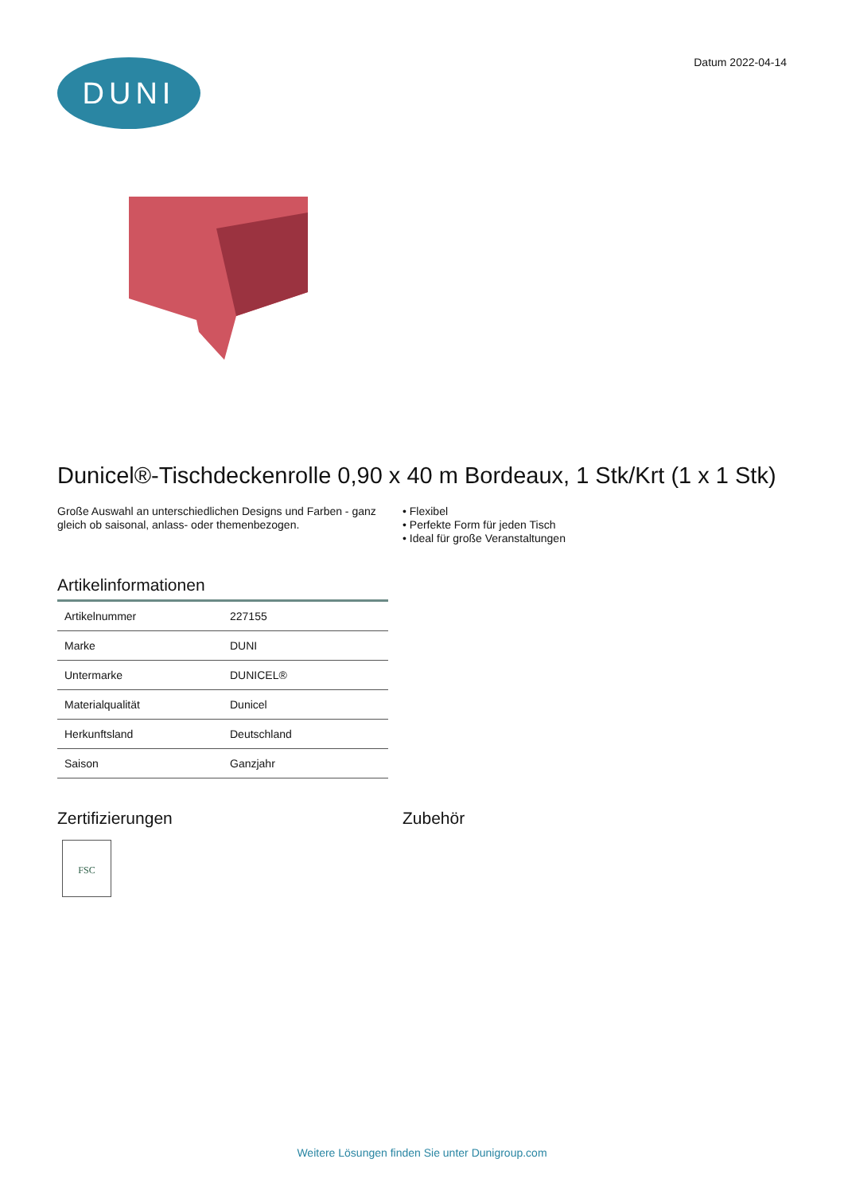DUNI
Datum 2022-04-14
Dunicel®-Tischdeckenrolle 0,90 x 40 m Bordeaux, 1 Stk/Krt (1 x 1 Stk)
Große Auswahl an unterschiedlichen Designs und Farben - ganz gleich ob saisonal, anlass- oder themenbezogen.
• Flexibel
• Perfekte Form für jeden Tisch
• Ideal für große Veranstaltungen
Artikelinformationen
| Artikelnummer | 227155 |
| Marke | DUNI |
| Untermarke | DUNICEL® |
| Materialqualität | Dunicel |
| Herkunftsland | Deutschland |
| Saison | Ganzjahr |
Zertifizierungen
FSC
Zubehör
Weitere Lösungen finden Sie unter Dunigroup.com